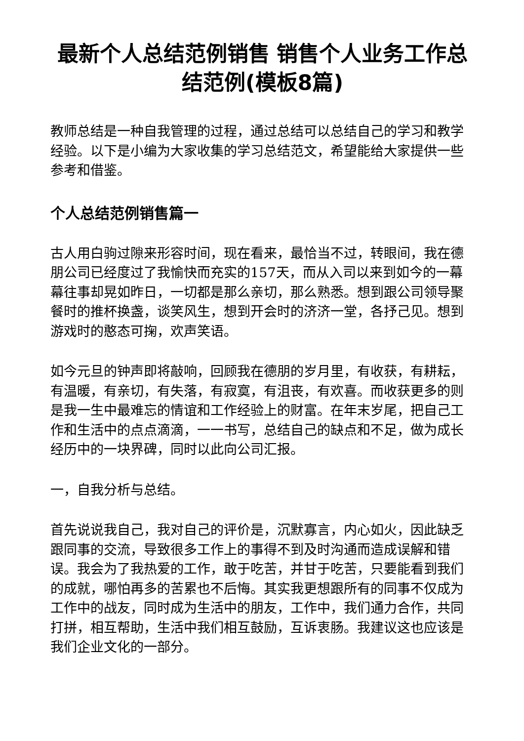最新个人总结范例销售 销售个人业务工作总结范例(模板8篇)
教师总结是一种自我管理的过程，通过总结可以总结自己的学习和教学经验。以下是小编为大家收集的学习总结范文，希望能给大家提供一些参考和借鉴。
个人总结范例销售篇一
古人用白驹过隙来形容时间，现在看来，最恰当不过，转眼间，我在德朋公司已经度过了我愉快而充实的157天，而从入司以来到如今的一幕幕往事却晃如昨日，一切都是那么亲切，那么熟悉。想到跟公司领导聚餐时的推杯换盏，谈笑风生，想到开会时的济济一堂，各抒己见。想到游戏时的憨态可掬，欢声笑语。
如今元旦的钟声即将敲响，回顾我在德朋的岁月里，有收获，有耕耘，有温暖，有亲切，有失落，有寂寞，有沮丧，有欢喜。而收获更多的则是我一生中最难忘的情谊和工作经验上的财富。在年末岁尾，把自己工作和生活中的点点滴滴，一一书写，总结自己的缺点和不足，做为成长经历中的一块界碑，同时以此向公司汇报。
一，自我分析与总结。
首先说说我自己，我对自己的评价是，沉默寡言，内心如火，因此缺乏跟同事的交流，导致很多工作上的事得不到及时沟通而造成误解和错误。我会为了我热爱的工作，敢于吃苦，并甘于吃苦，只要能看到我们的成就，哪怕再多的苦累也不后悔。其实我更想跟所有的同事不仅成为工作中的战友，同时成为生活中的朋友，工作中，我们通力合作，共同打拼，相互帮助，生活中我们相互鼓励，互诉衷肠。我建议这也应该是我们企业文化的一部分。